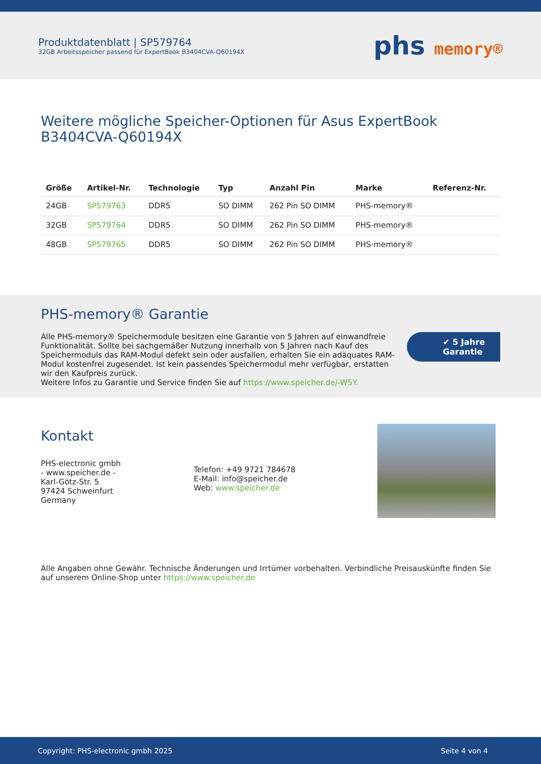Produktdatenblatt | SP579764
32GB Arbeitsspeicher passend für ExpertBook B3404CVA-Q60194X
phs memory®
Weitere mögliche Speicher-Optionen für Asus ExpertBook B3404CVA-Q60194X
| Größe | Artikel-Nr. | Technologie | Typ | Anzahl Pin | Marke | Referenz-Nr. |
| --- | --- | --- | --- | --- | --- | --- |
| 24GB | SP579763 | DDR5 | SO DIMM | 262 Pin SO DIMM | PHS-memory® | |
| 32GB | SP579764 | DDR5 | SO DIMM | 262 Pin SO DIMM | PHS-memory® | |
| 48GB | SP579765 | DDR5 | SO DIMM | 262 Pin SO DIMM | PHS-memory® | |
PHS-memory® Garantie
Alle PHS-memory® Speichermodule besitzen eine Garantie von 5 Jahren auf einwandfreie Funktionalität. Sollte bei sachgemäßer Nutzung innerhalb von 5 Jahren nach Kauf des Speichermoduls das RAM-Modul defekt sein oder ausfallen, erhalten Sie ein adäquates RAM-Modul kostenfrei zugesendet. Ist kein passendes Speichermodul mehr verfügbar, erstatten wir den Kaufpreis zurück.
Weitere Infos zu Garantie und Service finden Sie auf https://www.speicher.de/-W5Y.
✔ 5 Jahre
Garantie
Kontakt
PHS-electronic gmbh
- www.speicher.de -
Karl-Götz-Str. 5
97424 Schweinfurt
Germany
Telefon: +49 9721 784678
E-Mail: info@speicher.de
Web: www.speicher.de
Alle Angaben ohne Gewähr. Technische Änderungen und Irrtümer vorbehalten. Verbindliche Preisauskünfte finden Sie auf unserem Online-Shop unter https://www.speicher.de
Copyright: PHS-electronic gmbh 2025 Seite 4 von 4